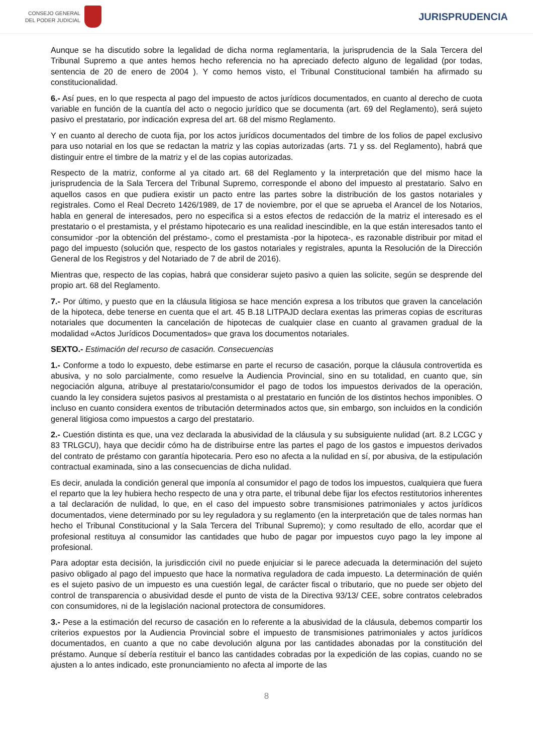CONSEJO GENERAL
DEL PODER JUDICIAL
JURISPRUDENCIA
Aunque se ha discutido sobre la legalidad de dicha norma reglamentaria, la jurisprudencia de la Sala Tercera del Tribunal Supremo a que antes hemos hecho referencia no ha apreciado defecto alguno de legalidad (por todas, sentencia de 20 de enero de 2004 ). Y como hemos visto, el Tribunal Constitucional también ha afirmado su constitucionalidad.
6.- Así pues, en lo que respecta al pago del impuesto de actos jurídicos documentados, en cuanto al derecho de cuota variable en función de la cuantía del acto o negocio jurídico que se documenta (art. 69 del Reglamento), será sujeto pasivo el prestatario, por indicación expresa del art. 68 del mismo Reglamento.
Y en cuanto al derecho de cuota fija, por los actos jurídicos documentados del timbre de los folios de papel exclusivo para uso notarial en los que se redactan la matriz y las copias autorizadas (arts. 71 y ss. del Reglamento), habrá que distinguir entre el timbre de la matriz y el de las copias autorizadas.
Respecto de la matriz, conforme al ya citado art. 68 del Reglamento y la interpretación que del mismo hace la jurisprudencia de la Sala Tercera del Tribunal Supremo, corresponde el abono del impuesto al prestatario. Salvo en aquellos casos en que pudiera existir un pacto entre las partes sobre la distribución de los gastos notariales y registrales. Como el Real Decreto 1426/1989, de 17 de noviembre, por el que se aprueba el Arancel de los Notarios, habla en general de interesados, pero no especifica si a estos efectos de redacción de la matriz el interesado es el prestatario o el prestamista, y el préstamo hipotecario es una realidad inescindible, en la que están interesados tanto el consumidor -por la obtención del préstamo-, como el prestamista -por la hipoteca-, es razonable distribuir por mitad el pago del impuesto (solución que, respecto de los gastos notariales y registrales, apunta la Resolución de la Dirección General de los Registros y del Notariado de 7 de abril de 2016).
Mientras que, respecto de las copias, habrá que considerar sujeto pasivo a quien las solicite, según se desprende del propio art. 68 del Reglamento.
7.- Por último, y puesto que en la cláusula litigiosa se hace mención expresa a los tributos que graven la cancelación de la hipoteca, debe tenerse en cuenta que el art. 45 B.18 LITPAJD declara exentas las primeras copias de escrituras notariales que documenten la cancelación de hipotecas de cualquier clase en cuanto al gravamen gradual de la modalidad «Actos Jurídicos Documentados» que grava los documentos notariales.
SEXTO.- Estimación del recurso de casación. Consecuencias
1.- Conforme a todo lo expuesto, debe estimarse en parte el recurso de casación, porque la cláusula controvertida es abusiva, y no solo parcialmente, como resuelve la Audiencia Provincial, sino en su totalidad, en cuanto que, sin negociación alguna, atribuye al prestatario/consumidor el pago de todos los impuestos derivados de la operación, cuando la ley considera sujetos pasivos al prestamista o al prestatario en función de los distintos hechos imponibles. O incluso en cuanto considera exentos de tributación determinados actos que, sin embargo, son incluidos en la condición general litigiosa como impuestos a cargo del prestatario.
2.- Cuestión distinta es que, una vez declarada la abusividad de la cláusula y su subsiguiente nulidad (art. 8.2 LCGC y 83 TRLGCU), haya que decidir cómo ha de distribuirse entre las partes el pago de los gastos e impuestos derivados del contrato de préstamo con garantía hipotecaria. Pero eso no afecta a la nulidad en sí, por abusiva, de la estipulación contractual examinada, sino a las consecuencias de dicha nulidad.
Es decir, anulada la condición general que imponía al consumidor el pago de todos los impuestos, cualquiera que fuera el reparto que la ley hubiera hecho respecto de una y otra parte, el tribunal debe fijar los efectos restitutorios inherentes a tal declaración de nulidad, lo que, en el caso del impuesto sobre transmisiones patrimoniales y actos jurídicos documentados, viene determinado por su ley reguladora y su reglamento (en la interpretación que de tales normas han hecho el Tribunal Constitucional y la Sala Tercera del Tribunal Supremo); y como resultado de ello, acordar que el profesional restituya al consumidor las cantidades que hubo de pagar por impuestos cuyo pago la ley impone al profesional.
Para adoptar esta decisión, la jurisdicción civil no puede enjuiciar si le parece adecuada la determinación del sujeto pasivo obligado al pago del impuesto que hace la normativa reguladora de cada impuesto. La determinación de quién es el sujeto pasivo de un impuesto es una cuestión legal, de carácter fiscal o tributario, que no puede ser objeto del control de transparencia o abusividad desde el punto de vista de la Directiva 93/13/ CEE, sobre contratos celebrados con consumidores, ni de la legislación nacional protectora de consumidores.
3.- Pese a la estimación del recurso de casación en lo referente a la abusividad de la cláusula, debemos compartir los criterios expuestos por la Audiencia Provincial sobre el impuesto de transmisiones patrimoniales y actos jurídicos documentados, en cuanto a que no cabe devolución alguna por las cantidades abonadas por la constitución del préstamo. Aunque sí debería restituir el banco las cantidades cobradas por la expedición de las copias, cuando no se ajusten a lo antes indicado, este pronunciamiento no afecta al importe de las
8